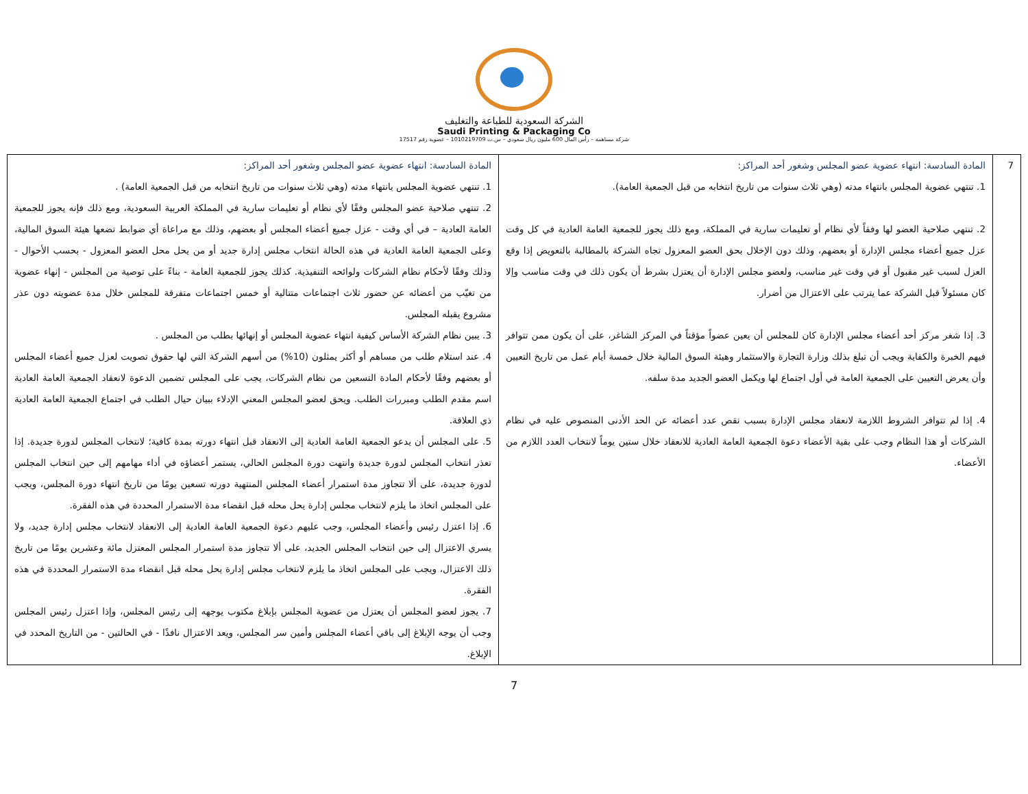الشركة السعودية للطباعة والتغليف
Saudi Printing & Packaging Co
شركة مساهمة – رأس المال 600 مليون ريال سعودي – س.ت 1010219709 – عضوية رقم 17517
| 7 | المادة السادسة: انتهاء عضوية عضو المجلس وشغور أحد المراكز: 1. تنتهي عضوية المجلس بانتهاء مدته (وهي ثلاث سنوات من تاريخ انتخابه من قبل الجمعية العامة). 2. تنتهي صلاحية العضو لها وفقاً لأي نظام أو تعليمات سارية في المملكة، ومع ذلك يجوز للجمعية العامة العادية في كل وقت عزل جميع أعضاء مجلس الإدارة أو بعضهم، وذلك دون الإخلال بحق العضو المعزول تجاه الشركة بالمطالبة بالتعويض إذا وقع العزل لسبب غير مقبول أو في وقت غير مناسب، ولعضو مجلس الإدارة أن يعتزل بشرط أن يكون ذلك في وقت مناسب وإلا كان مسئولاً قبل الشركة عما يترتب على الاعتزال من أضرار. 3. إذا شغر مركز أحد أعضاء مجلس الإدارة كان للمجلس أن يعين عضواً مؤقتاً في المركز الشاغر، على أن يكون ممن تتوافر فيهم الخبرة والكفاية ويجب أن تبلغ بذلك وزارة التجارة والاستثمار وهيئة السوق المالية خلال خمسة أيام عمل من تاريخ التعيين وأن يعرض التعيين على الجمعية العامة في أول اجتماع لها ويكمل العضو الجديد مدة سلفه. 4. إذا لم تتوافر الشروط اللازمة لانعقاد مجلس الإدارة بسبب نقص عدد أعضائه عن الحد الأدنى المنصوص عليه في نظام الشركات أو هذا النظام وجب على بقية الأعضاء دعوة الجمعية العامة العادية للانعقاد خلال ستين يوماً لانتخاب العدد اللازم من الأعضاء. | المادة السادسة: انتهاء عضوية عضو المجلس وشغور أحد المراكز: 1. تنتهي عضوية المجلس بانتهاء مدته (وهي ثلاث سنوات من تاريخ انتخابه من قبل الجمعية العامة) . 2. تنتهي صلاحية عضو المجلس وفقًا لأي نظام أو تعليمات سارية في المملكة العربية السعودية، ومع ذلك فإنه يجوز للجمعية العامة العادية – في أي وقت - عزل جميع أعضاء المجلس أو بعضهم، وذلك مع مراعاة أي ضوابط تضعها هيئة السوق المالية، وعلى الجمعية العامة العادية في هذه الحالة انتخاب مجلس إدارة جديد أو من يحل محل العضو المعزول - بحسب الأحوال - وذلك وفقًا لأحكام نظام الشركات ولوائحه التنفيذية. كذلك يجوز للجمعية العامة - بناءً على توصية من المجلس - إنهاء عضوية من تغيّب من أعضائه عن حضور ثلاث اجتماعات متتالية أو خمس اجتماعات متفرقة للمجلس خلال مدة عضويته دون عذر مشروع يقبله المجلس. 3. يبين نظام الشركة الأساس كيفية انتهاء عضوية المجلس أو إنهائها بطلب من المجلس . 4. عند استلام طلب من مساهم أو أكثر يمثلون (10%) من أسهم الشركة التي لها حقوق تصويت لعزل جميع أعضاء المجلس أو بعضهم وفقًا لأحكام المادة التسعين من نظام الشركات، يجب على المجلس تضمين الدعوة لانعقاد الجمعية العامة العادية اسم مقدم الطلب ومبررات الطلب. ويحق لعضو المجلس المعني الإدلاء ببيان حيال الطلب في اجتماع الجمعية العامة العادية ذي العلاقة. 5. على المجلس أن يدعو الجمعية العامة العادية إلى الانعقاد قبل انتهاء دورته بمدة كافية؛ لانتخاب المجلس لدورة جديدة. إذا تعذر انتخاب المجلس لدورة جديدة وانتهت دورة المجلس الحالي، يستمر أعضاؤه في أداء مهامهم إلى حين انتخاب المجلس لدورة جديدة، على ألا تتجاوز مدة استمرار أعضاء المجلس المنتهية دورته تسعين يومًا من تاريخ انتهاء دورة المجلس، ويجب على المجلس اتخاذ ما يلزم لانتخاب مجلس إدارة يحل محله قبل انقضاء مدة الاستمرار المحددة في هذه الفقرة. 6. إذا اعتزل رئيس وأعضاء المجلس، وجب عليهم دعوة الجمعية العامة العادية إلى الانعقاد لانتخاب مجلس إدارة جديد، ولا يسري الاعتزال إلى حين انتخاب المجلس الجديد، على ألا تتجاوز مدة استمرار المجلس المعتزل مائة وعشرين يومًا من تاريخ ذلك الاعتزال، ويجب على المجلس اتخاذ ما يلزم لانتخاب مجلس إدارة يحل محله قبل انقضاء مدة الاستمرار المحددة في هذه الفقرة. 7. يجوز لعضو المجلس أن يعتزل من عضوية المجلس بإبلاغ مكتوب يوجهه إلى رئيس المجلس، وإذا اعتزل رئيس المجلس وجب أن يوجه الإبلاغ إلى باقي أعضاء المجلس وأمين سر المجلس، ويعد الاعتزال نافذًا - في الحالتين - من التاريخ المحدد في الإبلاغ. |
7